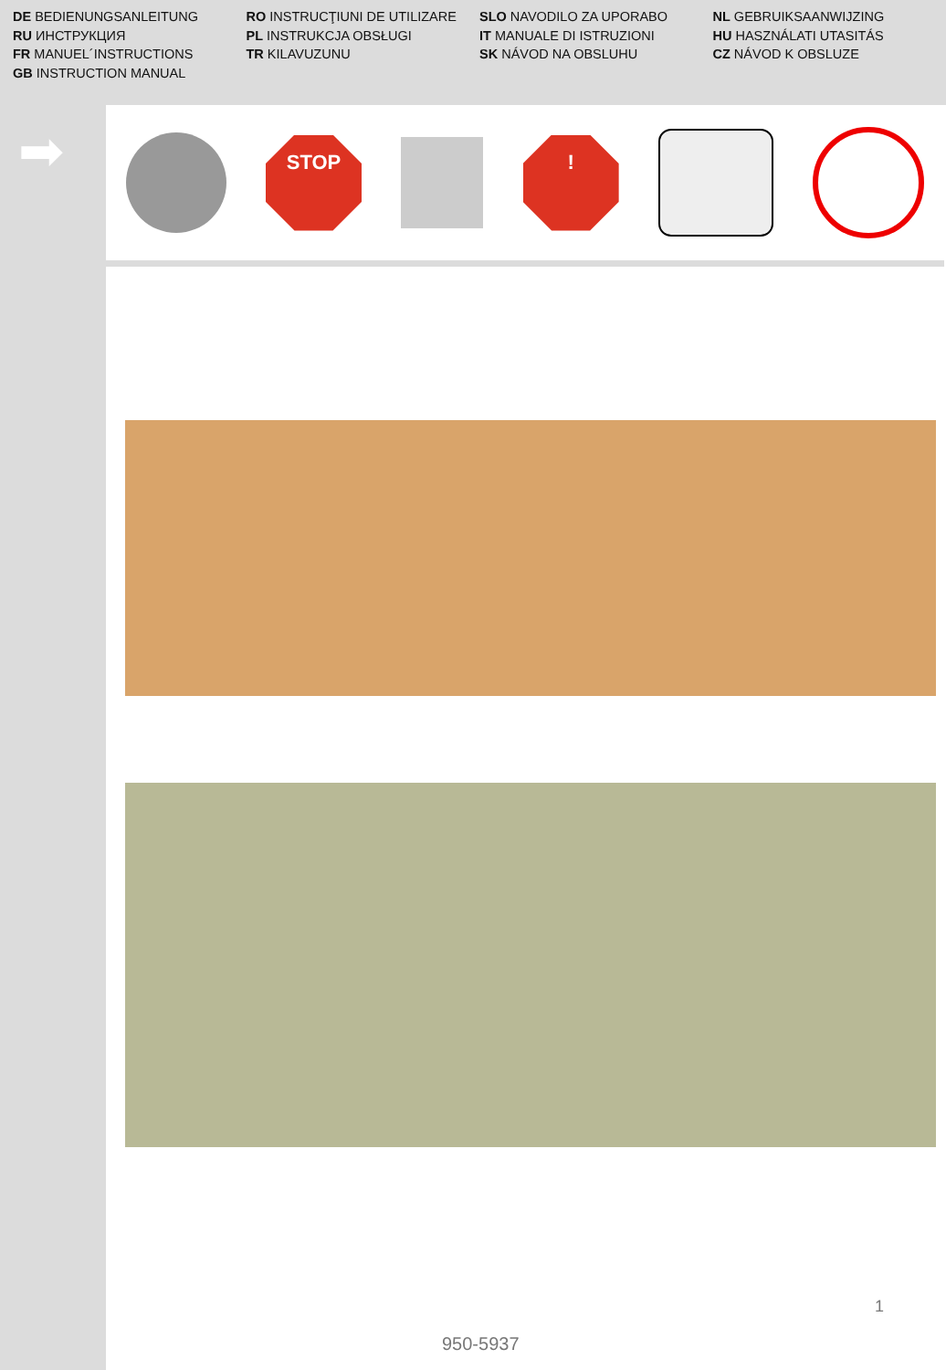DE BEDIENUNGSANLEITUNG
RU ИНСТРУКЦИЯ
FR MANUEL´INSTRUCTIONS
GB INSTRUCTION MANUAL
RO INSTRUCŢIUNI DE UTILIZARE
PL INSTRUKCJA OBSŁUGI
TR KILAVUZUNU
SLO NAVODILO ZA UPORABO
IT MANUALE DI ISTRUZIONI
SK NÁVOD NA OBSLUHU
NL GEBRUIKSAANWIJZING
HU HASZNÁLATI UTASITÁS
CZ NÁVOD K OBSLUZE
➡
STOP !
1
950-5937